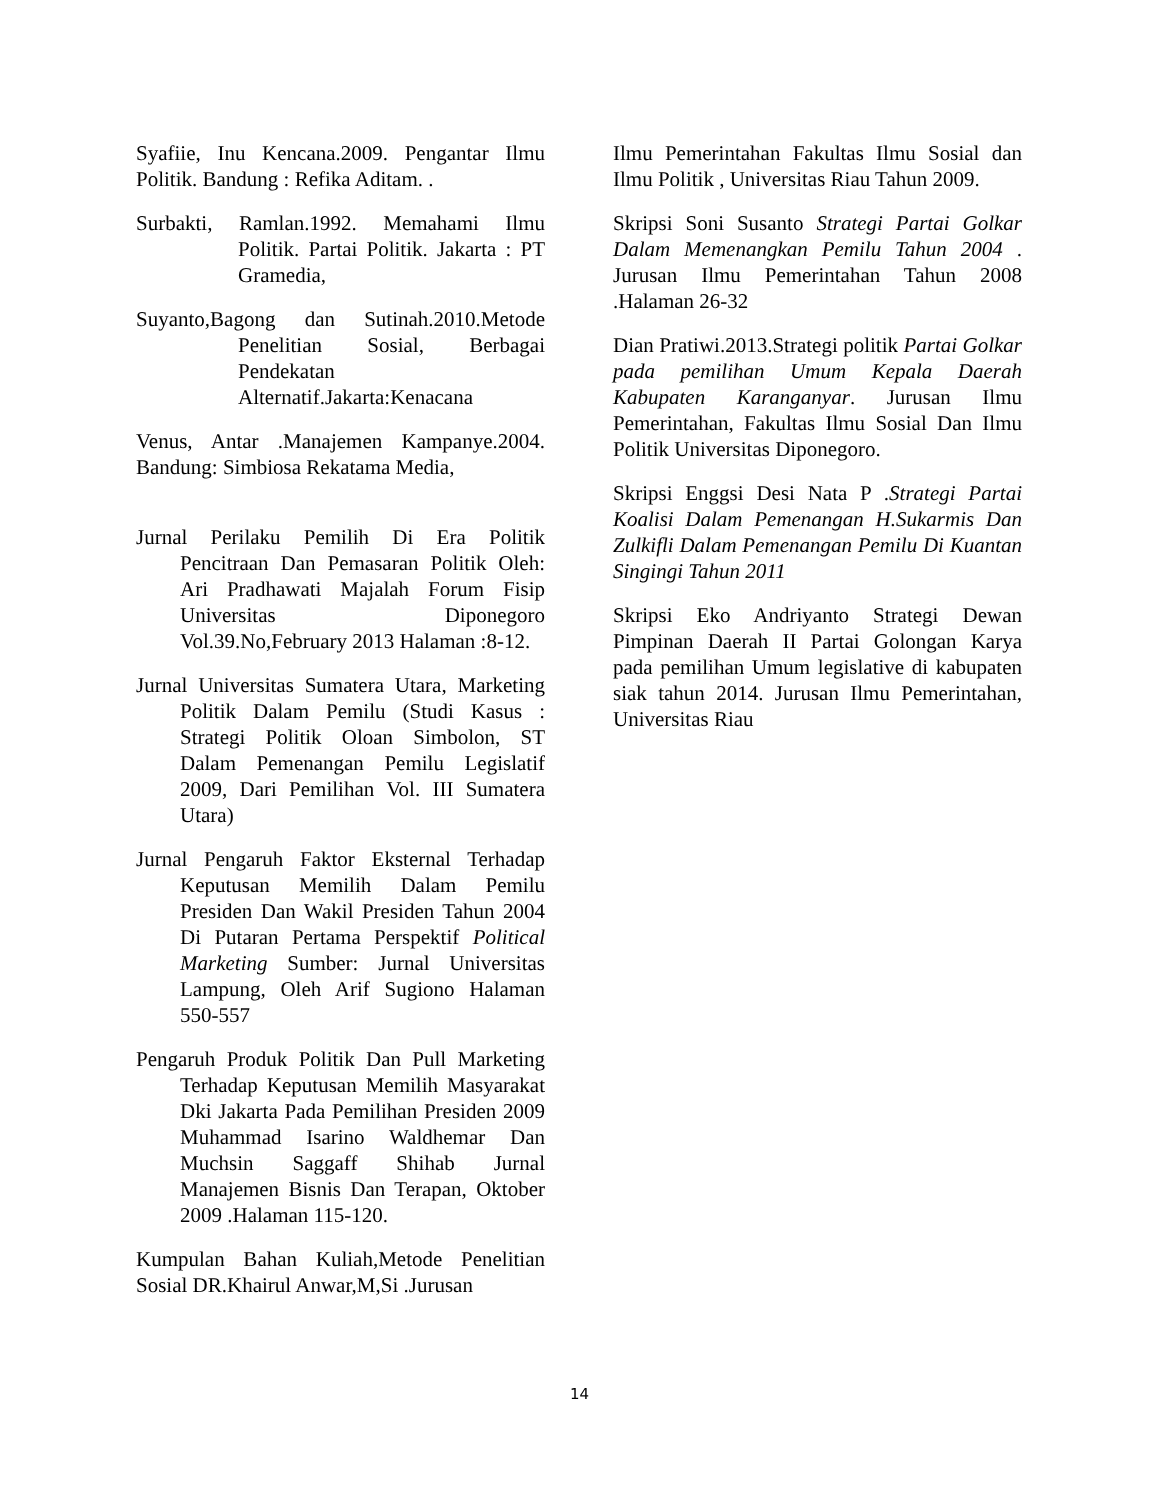Syafiie, Inu Kencana.2009. Pengantar Ilmu Politik. Bandung : Refika Aditam. .
Surbakti, Ramlan.1992. Memahami Ilmu Politik. Partai Politik. Jakarta : PT Gramedia,
Suyanto,Bagong dan Sutinah.2010.Metode Penelitian Sosial, Berbagai Pendekatan Alternatif.Jakarta:Kenacana
Venus, Antar .Manajemen Kampanye.2004. Bandung: Simbiosa Rekatama Media,
Jurnal Perilaku Pemilih Di Era Politik Pencitraan Dan Pemasaran Politik Oleh: Ari Pradhawati Majalah Forum Fisip Universitas Diponegoro Vol.39.No,February 2013 Halaman :8-12.
Jurnal Universitas Sumatera Utara, Marketing Politik Dalam Pemilu (Studi Kasus : Strategi Politik Oloan Simbolon, ST Dalam Pemenangan Pemilu Legislatif 2009, Dari Pemilihan Vol. III Sumatera Utara)
Jurnal Pengaruh Faktor Eksternal Terhadap Keputusan Memilih Dalam Pemilu Presiden Dan Wakil Presiden Tahun 2004 Di Putaran Pertama Perspektif Political Marketing Sumber: Jurnal Universitas Lampung, Oleh Arif Sugiono Halaman 550-557
Pengaruh Produk Politik Dan Pull Marketing Terhadap Keputusan Memilih Masyarakat Dki Jakarta Pada Pemilihan Presiden 2009 Muhammad Isarino Waldhemar Dan Muchsin Saggaff Shihab Jurnal Manajemen Bisnis Dan Terapan, Oktober 2009 .Halaman 115-120.
Kumpulan Bahan Kuliah,Metode Penelitian Sosial DR.Khairul Anwar,M,Si .Jurusan
Ilmu Pemerintahan Fakultas Ilmu Sosial dan Ilmu Politik , Universitas Riau Tahun 2009.
Skripsi Soni Susanto Strategi Partai Golkar Dalam Memenangkan Pemilu Tahun 2004 . Jurusan Ilmu Pemerintahan Tahun 2008 .Halaman 26-32
Dian Pratiwi.2013.Strategi politik Partai Golkar pada pemilihan Umum Kepala Daerah Kabupaten Karanganyar. Jurusan Ilmu Pemerintahan, Fakultas Ilmu Sosial Dan Ilmu Politik Universitas Diponegoro.
Skripsi Enggsi Desi Nata P .Strategi Partai Koalisi Dalam Pemenangan H.Sukarmis Dan Zulkifli Dalam Pemenangan Pemilu Di Kuantan Singingi Tahun 2011
Skripsi Eko Andriyanto Strategi Dewan Pimpinan Daerah II Partai Golongan Karya pada pemilihan Umum legislative di kabupaten siak tahun 2014. Jurusan Ilmu Pemerintahan, Universitas Riau
14